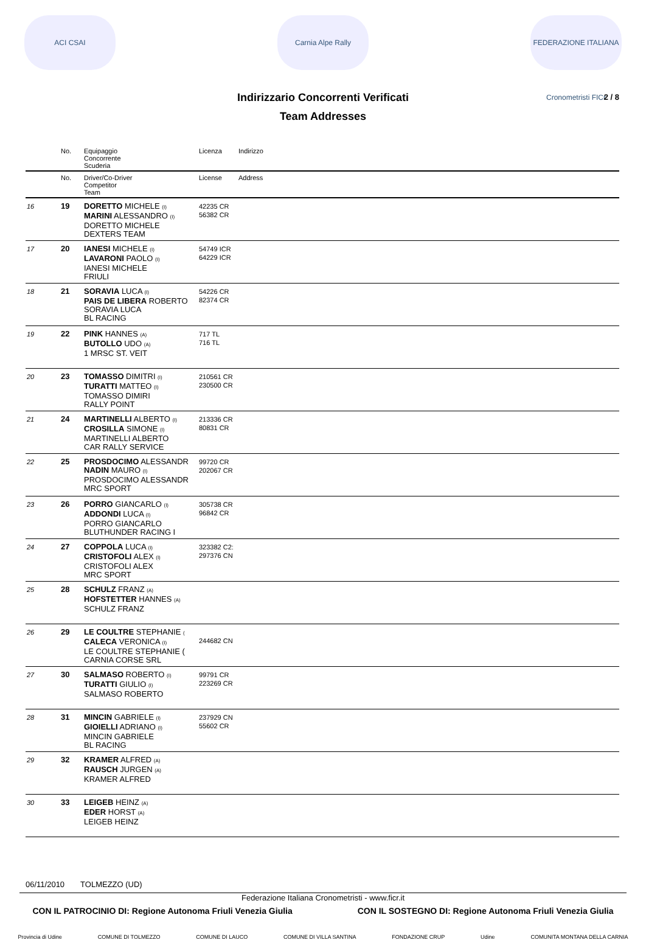ACI CSAI Carnia Alpe Rally
FEDERAZIONE ITALIANA Cronometristi FICr
Indirizzario Concorrenti Verificati 2 / 8
Team Addresses
| | No. | Equipaggio Concorrente Scuderia | Licenza | Indirizzo |
| --- | --- | --- | --- | --- |
| | No. | Driver/Co-Driver Competitor Team | License | Address |
| 16 | 19 | DORETTO MICHELE (I) MARINI ALESSANDRO (I) DORETTO MICHELE DEXTERS TEAM | 42235 CR 56382 CR | |
| 17 | 20 | IANESI MICHELE (I) LAVARONI PAOLO (I) IANESI MICHELE FRIULI | 54749 ICR 64229 ICR | |
| 18 | 21 | SORAVIA LUCA (I) PAIS DE LIBERA ROBERTO SORAVIA LUCA BL RACING | 54226 CR 82374 CR | |
| 19 | 22 | PINK HANNES (A) BUTOLLO UDO (A) 1 MRSC ST. VEIT | 717 TL 716 TL | |
| 20 | 23 | TOMASSO DIMITRI (I) TURATTI MATTEO (I) TOMASSO DIMIRI RALLY POINT | 210561 CR 230500 CR | |
| 21 | 24 | MARTINELLI ALBERTO (I) CROSILLA SIMONE (I) MARTINELLI ALBERTO CAR RALLY SERVICE | 213336 CR 80831 CR | |
| 22 | 25 | PROSDOCIMO ALESSANDR NADIN MAURO (I) PROSDOCIMO ALESSANDR MRC SPORT | 99720 CR 202067 CR | |
| 23 | 26 | PORRO GIANCARLO (I) ADDONDI LUCA (I) PORRO GIANCARLO BLUTHUNDER RACING I | 305738 CR 96842 CR | |
| 24 | 27 | COPPOLA LUCA (I) CRISTOFOLI ALEX (I) CRISTOFOLI ALEX MRC SPORT | 323382 C2: 297376 CN | |
| 25 | 28 | SCHULZ FRANZ (A) HOFSTETTER HANNES (A) SCHULZ FRANZ | | |
| 26 | 29 | LE COULTRE STEPHANIE ( CALECA VERONICA (I) LE COULTRE STEPHANIE ( CARNIA CORSE SRL | 244682 CN | |
| 27 | 30 | SALMASO ROBERTO (I) TURATTI GIULIO (I) SALMASO ROBERTO | 99791 CR 223269 CR | |
| 28 | 31 | MINCIN GABRIELE (I) GIOIELLI ADRIANO (I) MINCIN GABRIELE BL RACING | 237929 CN 55602 CR | |
| 29 | 32 | KRAMER ALFRED (A) RAUSCH JURGEN (A) KRAMER ALFRED | | |
| 30 | 33 | LEIGEB HEINZ (A) EDER HORST (A) LEIGEB HEINZ | | |
06/11/2010 TOLMEZZO (UD)
Federazione Italiana Cronometristi - www.ficr.it
CON IL PATROCINIO DI: Regione Autonoma Friuli Venezia Giulia CON IL SOSTEGNO DI: Regione Autonoma Friuli Venezia Giulia
Provincia di Udine COMUNE DI TOLMEZZO COMUNE DI LAUCO COMUNE DI VILLA SANTINA FONDAZIONE CRUP Udine COMUNITA MONTANA DELLA CARNIA